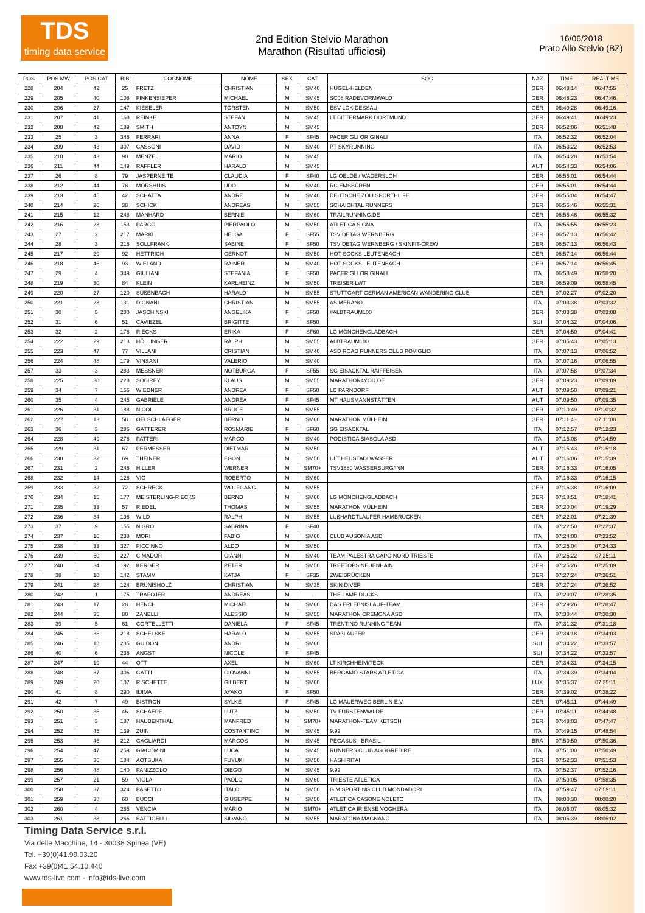TDS
timing data service
2nd Edition Stelvio Marathon
Marathon (Risultati ufficiosi)
16/06/2018
Prato Allo Stelvio (BZ)
| POS | POS MW | POS CAT | BIB | COGNOME | NOME | SEX | CAT | SOC | NAZ | TIME | REALTIME |
| --- | --- | --- | --- | --- | --- | --- | --- | --- | --- | --- | --- |
| 228 | 204 | 42 | 25 | FRETZ | CHRISTIAN | M | SM40 | HÜGEL-HELDEN | GER | 06:48:14 | 06:47:55 |
| 229 | 205 | 40 | 108 | FINKENSIEPER | MICHAEL | M | SM45 | SC08 RADEVORMWALD | GER | 06:48:23 | 06:47:46 |
| 230 | 206 | 27 | 147 | KIESELER | TORSTEN | M | SM50 | ESV LOK DESSAU | GER | 06:49:28 | 06:49:16 |
| 231 | 207 | 41 | 168 | REINKE | STEFAN | M | SM45 | LT BITTERMARK DORTMUND | GER | 06:49:41 | 06:49:23 |
| 232 | 208 | 42 | 189 | SMITH | ANTOYN | M | SM45 | | GBR | 06:52:06 | 06:51:48 |
| 233 | 25 | 3 | 346 | FERRARI | ANNA | F | SF45 | PACER GLI ORIGINALI | ITA | 06:52:32 | 06:52:04 |
| 234 | 209 | 43 | 307 | CASSONI | DAVID | M | SM40 | PT SKYRUNNING | ITA | 06:53:22 | 06:52:53 |
| 235 | 210 | 43 | 90 | MENZEL | MARIO | M | SM45 | | ITA | 06:54:28 | 06:53:54 |
| 236 | 211 | 44 | 149 | RAFFLER | HARALD | M | SM45 | | AUT | 06:54:33 | 06:54:06 |
| 237 | 26 | 8 | 79 | JASPERNEITE | CLAUDIA | F | SF40 | LG OELDE / WADERSLOH | GER | 06:55:01 | 06:54:44 |
| 238 | 212 | 44 | 78 | MORSHUIS | UDO | M | SM40 | RC EMSBÜREN | GER | 06:55:01 | 06:54:44 |
| 239 | 213 | 45 | 42 | SCHATTA | ANDRE | M | SM40 | DEUTSCHE ZOLLSPORTHILFE | GER | 06:55:04 | 06:54:47 |
| 240 | 214 | 26 | 38 | SCHICK | ANDREAS | M | SM55 | SCHAICHTAL RUNNERS | GER | 06:55:46 | 06:55:31 |
| 241 | 215 | 12 | 248 | MANHARD | BERNIE | M | SM60 | TRAILRUNNING.DE | GER | 06:55:46 | 06:55:32 |
| 242 | 216 | 28 | 153 | PARCO | PIERPAOLO | M | SM50 | ATLETICA SIGNA | ITA | 06:55:55 | 06:55:23 |
| 243 | 27 | 2 | 217 | MARKL | HELGA | F | SF55 | TSV DETAG WERNBERG | GER | 06:57:13 | 06:56:42 |
| 244 | 28 | 3 | 216 | SOLLFRANK | SABINE | F | SF50 | TSV DETAG WERNBERG / SKINFIT-CREW | GER | 06:57:13 | 06:56:43 |
| 245 | 217 | 29 | 92 | HETTRICH | GERNOT | M | SM50 | HOT SOCKS LEUTENBACH | GER | 06:57:14 | 06:56:44 |
| 246 | 218 | 46 | 93 | WIELAND | RAINER | M | SM40 | HOT SOCKS LEUTENBACH | GER | 06:57:14 | 06:56:45 |
| 247 | 29 | 4 | 349 | GIULIANI | STEFANIA | F | SF50 | PACER GLI ORIGINALI | ITA | 06:58:49 | 06:58:20 |
| 248 | 219 | 30 | 84 | KLEIN | KARLHEINZ | M | SM50 | TREISER LWT | GER | 06:59:09 | 06:58:45 |
| 249 | 220 | 27 | 120 | SÜßENBACH | HARALD | M | SM55 | STUTTGART GERMAN AMERICAN WANDERING CLUB | GER | 07:02:27 | 07:02:20 |
| 250 | 221 | 28 | 131 | DIGNANI | CHRISTIAN | M | SM55 | AS MERANO | ITA | 07:03:38 | 07:03:32 |
| 251 | 30 | 5 | 200 | JASCHINSKI | ANGELIKA | F | SF50 | #ALBTRAUM100 | GER | 07:03:38 | 07:03:08 |
| 252 | 31 | 6 | 51 | CAVIEZEL | BRIGITTE | F | SF50 | | SUI | 07:04:32 | 07:04:06 |
| 253 | 32 | 2 | 176 | RIECKS | ERIKA | F | SF60 | LG MÖNCHENGLADBACH | GER | 07:04:50 | 07:04:41 |
| 254 | 222 | 29 | 213 | HÖLLINGER | RALPH | M | SM55 | ALBTRAUM100 | GER | 07:05:43 | 07:05:13 |
| 255 | 223 | 47 | 77 | VILLANI | CRISTIAN | M | SM40 | ASD ROAD RUNNERS CLUB POVIGLIO | ITA | 07:07:13 | 07:06:52 |
| 256 | 224 | 48 | 179 | VINSANI | VALERIO | M | SM40 | | ITA | 07:07:16 | 07:06:55 |
| 257 | 33 | 3 | 283 | MESSNER | NOTBURGA | F | SF55 | SG EISACKTAL RAIFFEISEN | ITA | 07:07:58 | 07:07:34 |
| 258 | 225 | 30 | 228 | SOBIREY | KLAUS | M | SM55 | MARATHON4YOU.DE | GER | 07:09:23 | 07:09:09 |
| 259 | 34 | 7 | 156 | WIEDNER | ANDREA | F | SF50 | LC PARNDORF | AUT | 07:09:50 | 07:09:21 |
| 260 | 35 | 4 | 245 | GABRIELE | ANDREA | F | SF45 | MT HAUSMANNSTÄTTEN | AUT | 07:09:50 | 07:09:35 |
| 261 | 226 | 31 | 188 | NICOL | BRUCE | M | SM55 | | GER | 07:10:49 | 07:10:32 |
| 262 | 227 | 13 | 58 | OELSCHLAEGER | BERND | M | SM60 | MARATHON MÜLHEIM | GER | 07:11:43 | 07:11:08 |
| 263 | 36 | 3 | 286 | GATTERER | ROSMARIE | F | SF60 | SG EISACKTAL | ITA | 07:12:57 | 07:12:23 |
| 264 | 228 | 49 | 276 | PATTERI | MARCO | M | SM40 | PODISTICA BIASOLA ASD | ITA | 07:15:08 | 07:14:59 |
| 265 | 229 | 31 | 67 | PERMESSER | DIETMAR | M | SM50 | | AUT | 07:15:43 | 07:15:18 |
| 266 | 230 | 32 | 69 | THEINER | EGON | M | SM50 | ULT HEUSTADLWASSER | AUT | 07:16:06 | 07:15:39 |
| 267 | 231 | 2 | 246 | HILLER | WERNER | M | SM70+ | TSV1880 WASSERBURG/INN | GER | 07:16:33 | 07:16:05 |
| 268 | 232 | 14 | 126 | VIO | ROBERTO | M | SM60 | | ITA | 07:16:33 | 07:16:15 |
| 269 | 233 | 32 | 72 | SCHRECK | WOLFGANG | M | SM55 | | GER | 07:16:38 | 07:16:09 |
| 270 | 234 | 15 | 177 | MEISTERLING-RIECKS | BERND | M | SM60 | LG MÖNCHENGLADBACH | GER | 07:18:51 | 07:18:41 |
| 271 | 235 | 33 | 57 | RIEDEL | THOMAS | M | SM55 | MARATHON MÜLHEIM | GER | 07:20:04 | 07:19:29 |
| 272 | 236 | 34 | 196 | WILD | RALPH | M | SM55 | LUßHARDTLÄUFER HAMBRÜCKEN | GER | 07:22:01 | 07:21:39 |
| 273 | 37 | 9 | 155 | NIGRO | SABRINA | F | SF40 | | ITA | 07:22:50 | 07:22:37 |
| 274 | 237 | 16 | 238 | MORI | FABIO | M | SM60 | CLUB AUSONIA ASD | ITA | 07:24:00 | 07:23:52 |
| 275 | 238 | 33 | 327 | PICCINNO | ALDO | M | SM50 | | ITA | 07:25:04 | 07:24:33 |
| 276 | 239 | 50 | 227 | CIMADOR | GIANNI | M | SM40 | TEAM PALESTRA CAPO NORD TRIESTE | ITA | 07:25:22 | 07:25:11 |
| 277 | 240 | 34 | 192 | KERGER | PETER | M | SM50 | TREETOPS NEUENHAIN | GER | 07:25:26 | 07:25:09 |
| 278 | 38 | 10 | 142 | STAMM | KATJA | F | SF35 | ZWEIBRÜCKEN | GER | 07:27:24 | 07:26:51 |
| 279 | 241 | 28 | 124 | BRÜNISHOLZ | CHRISTIAN | M | SM35 | SKIN DIVER | GER | 07:27:24 | 07:26:52 |
| 280 | 242 | 1 | 175 | TRAFOJER | ANDREAS | M | - | THE LAME DUCKS | ITA | 07:29:07 | 07:28:35 |
| 281 | 243 | 17 | 28 | HENCH | MICHAEL | M | SM60 | DAS ERLEBNISLAUF-TEAM | GER | 07:29:26 | 07:28:47 |
| 282 | 244 | 35 | 80 | ZANELLI | ALESSIO | M | SM55 | MARATHON CREMONA ASD | ITA | 07:30:44 | 07:30:30 |
| 283 | 39 | 5 | 61 | CORTELLETTI | DANIELA | F | SF45 | TRENTINO RUNNING TEAM | ITA | 07:31:32 | 07:31:18 |
| 284 | 245 | 36 | 218 | SCHELSKE | HARALD | M | SM55 | SPAßLÄUFER | GER | 07:34:18 | 07:34:03 |
| 285 | 246 | 18 | 235 | GUIDON | ANDRI | M | SM60 | | SUI | 07:34:22 | 07:33:57 |
| 286 | 40 | 6 | 236 | ANGST | NICOLE | F | SF45 | | SUI | 07:34:22 | 07:33:57 |
| 287 | 247 | 19 | 44 | OTT | AXEL | M | SM60 | LT KIRCHHEIM/TECK | GER | 07:34:31 | 07:34:15 |
| 288 | 248 | 37 | 306 | GATTI | GIOVANNI | M | SM55 | BERGAMO STARS ATLETICA | ITA | 07:34:39 | 07:34:04 |
| 289 | 249 | 20 | 107 | RISCHETTE | GILBERT | M | SM60 | | LUX | 07:35:37 | 07:35:11 |
| 290 | 41 | 8 | 290 | IIJIMA | AYAKO | F | SF50 | | GER | 07:39:02 | 07:38:22 |
| 291 | 42 | 7 | 49 | BISTRON | SYLKE | F | SF45 | LG MAUERWEG BERLIN E.V. | GER | 07:45:11 | 07:44:49 |
| 292 | 250 | 35 | 46 | SCHAEPE | LUTZ | M | SM50 | TV FÜRSTENWALDE | GER | 07:45:11 | 07:44:48 |
| 293 | 251 | 3 | 187 | HAUBENTHAL | MANFRED | M | SM70+ | MARATHON-TEAM KETSCH | GER | 07:48:03 | 07:47:47 |
| 294 | 252 | 45 | 139 | ZUIN | COSTANTINO | M | SM45 | 9,92 | ITA | 07:49:15 | 07:48:54 |
| 295 | 253 | 46 | 212 | GAGLIARDI | MARCOS | M | SM45 | PEGASUS - BRASIL | BRA | 07:50:50 | 07:50:36 |
| 296 | 254 | 47 | 259 | GIACOMINI | LUCA | M | SM45 | RUNNERS CLUB AGGGREDIRE | ITA | 07:51:00 | 07:50:49 |
| 297 | 255 | 36 | 184 | AOTSUKA | FUYUKI | M | SM50 | HASHIRITAI | GER | 07:52:33 | 07:51:53 |
| 298 | 256 | 48 | 140 | PANIZZOLO | DIEGO | M | SM45 | 9,92 | ITA | 07:52:37 | 07:52:16 |
| 299 | 257 | 21 | 59 | VIOLA | PAOLO | M | SM60 | TRIESTE ATLETICA | ITA | 07:59:05 | 07:58:35 |
| 300 | 258 | 37 | 324 | PASETTO | ITALO | M | SM50 | G.M SPORTING CLUB MONDADORI | ITA | 07:59:47 | 07:59:11 |
| 301 | 259 | 38 | 60 | BUCCI | GIUSEPPE | M | SM50 | ATLETICA CASONE NOLETO | ITA | 08:00:30 | 08:00:20 |
| 302 | 260 | 4 | 265 | VENCIA | MARIO | M | SM70+ | ATLETICA IRIENSE VOGHERA | ITA | 08:06:07 | 08:05:32 |
| 303 | 261 | 38 | 266 | BATTIGELLI | SILVANO | M | SM55 | MARATONA MAGNANO | ITA | 08:06:39 | 08:06:02 |
Timing Data Service s.r.l.
Via delle Macchine, 14 - 30038 Spinea (VE)
Tel. +39(0)41.99.03.20
Fax +39(0)41.54.10.440
www.tds-live.com - info@tds-live.com